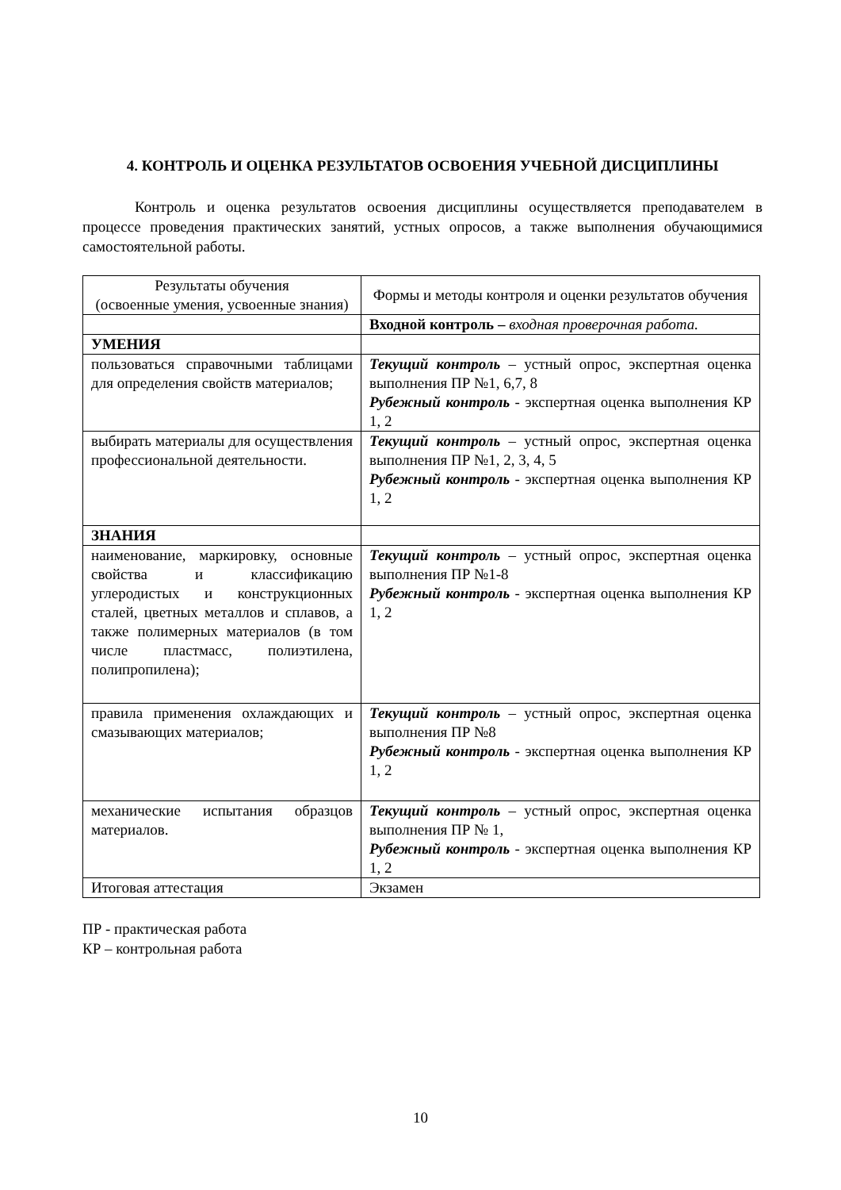4. КОНТРОЛЬ И ОЦЕНКА РЕЗУЛЬТАТОВ ОСВОЕНИЯ УЧЕБНОЙ ДИСЦИПЛИНЫ
Контроль и оценка результатов освоения дисциплины осуществляется преподавателем в процессе проведения практических занятий, устных опросов, а также выполнения обучающимися самостоятельной работы.
| Результаты обучения (освоенные умения, усвоенные знания) | Формы и методы контроля и оценки результатов обучения |
| --- | --- |
| | Входной контроль – входная проверочная работа. |
| УМЕНИЯ | |
| пользоваться справочными таблицами для определения свойств материалов; | Текущий контроль – устный опрос, экспертная оценка выполнения ПР №1, 6,7, 8 Рубежный контроль - экспертная оценка выполнения КР 1, 2 |
| выбирать материалы для осуществления профессиональной деятельности. | Текущий контроль – устный опрос, экспертная оценка выполнения ПР №1, 2, 3, 4, 5 Рубежный контроль - экспертная оценка выполнения КР 1, 2 |
| ЗНАНИЯ | |
| наименование, маркировку, основные свойства и классификацию углеродистых и конструкционных сталей, цветных металлов и сплавов, а также полимерных материалов (в том числе пластмасс, полиэтилена, полипропилена); | Текущий контроль – устный опрос, экспертная оценка выполнения ПР №1-8 Рубежный контроль - экспертная оценка выполнения КР 1, 2 |
| правила применения охлаждающих и смазывающих материалов; | Текущий контроль – устный опрос, экспертная оценка выполнения ПР №8 Рубежный контроль - экспертная оценка выполнения КР 1, 2 |
| механические испытания образцов материалов. | Текущий контроль – устный опрос, экспертная оценка выполнения ПР № 1, Рубежный контроль - экспертная оценка выполнения КР 1, 2 |
| Итоговая аттестация | Экзамен |
ПР - практическая работа
КР – контрольная работа
10